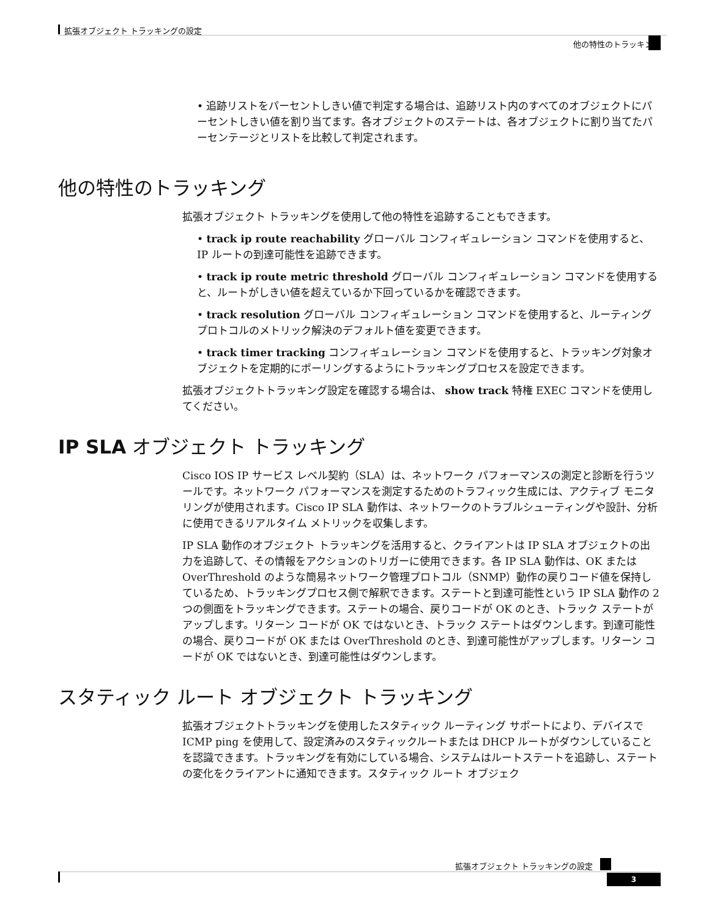拡張オブジェクト トラッキングの設定
他の特性のトラッキング
• 追跡リストをパーセントしきい値で判定する場合は、追跡リスト内のすべてのオブジェクトにパーセントしきい値を割り当てます。各オブジェクトのステートは、各オブジェクトに割り当てたパーセンテージとリストを比較して判定されます。
他の特性のトラッキング
拡張オブジェクト トラッキングを使用して他の特性を追跡することもできます。
• track ip route reachability グローバル コンフィギュレーション コマンドを使用すると、IP ルートの到達可能性を追跡できます。
• track ip route metric threshold グローバル コンフィギュレーション コマンドを使用すると、ルートがしきい値を超えているか下回っているかを確認できます。
• track resolution グローバル コンフィギュレーション コマンドを使用すると、ルーティングプロトコルのメトリック解決のデフォルト値を変更できます。
• track timer tracking コンフィギュレーション コマンドを使用すると、トラッキング対象オブジェクトを定期的にポーリングするようにトラッキングプロセスを設定できます。
拡張オブジェクトトラッキング設定を確認する場合は、 show track 特権 EXEC コマンドを使用してください。
IP SLA オブジェクト トラッキング
Cisco IOS IP サービス レベル契約（SLA）は、ネットワーク パフォーマンスの測定と診断を行うツールです。ネットワーク パフォーマンスを測定するためのトラフィック生成には、アクティブ モニタリングが使用されます。Cisco IP SLA 動作は、ネットワークのトラブルシューティングや設計、分析に使用できるリアルタイム メトリックを収集します。
IP SLA 動作のオブジェクト トラッキングを活用すると、クライアントは IP SLA オブジェクトの出力を追跡して、その情報をアクションのトリガーに使用できます。各 IP SLA 動作は、OK または OverThreshold のような簡易ネットワーク管理プロトコル（SNMP）動作の戻りコード値を保持しているため、トラッキングプロセス側で解釈できます。ステートと到達可能性という IP SLA 動作の 2 つの側面をトラッキングできます。ステートの場合、戻りコードが OK のとき、トラック ステートがアップします。リターン コードが OK ではないとき、トラック ステートはダウンします。到達可能性の場合、戻りコードが OK または OverThreshold のとき、到達可能性がアップします。リターン コードが OK ではないとき、到達可能性はダウンします。
スタティック ルート オブジェクト トラッキング
拡張オブジェクトトラッキングを使用したスタティック ルーティング サポートにより、デバイスで ICMP ping を使用して、設定済みのスタティックルートまたは DHCP ルートがダウンしていることを認識できます。トラッキングを有効にしている場合、システムはルートステートを追跡し、ステートの変化をクライアントに通知できます。スタティック ルート オブジェク
拡張オブジェクト トラッキングの設定
3